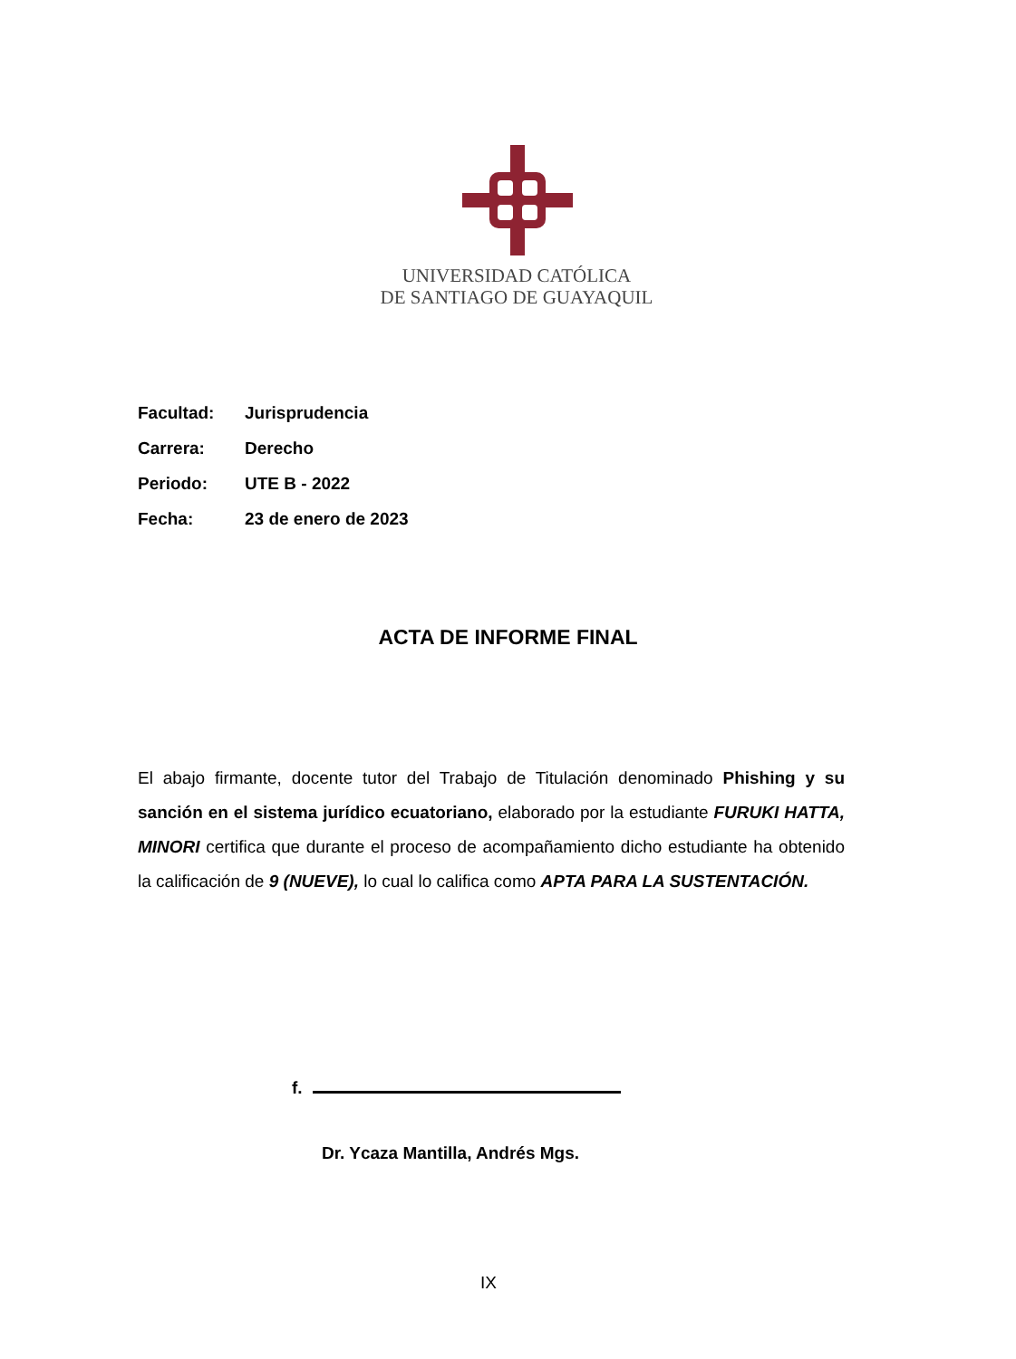UNIVERSIDAD CATÓLICA
DE SANTIAGO DE GUAYAQUIL
Facultad: Jurisprudencia
Carrera: Derecho
Periodo: UTE B - 2022
Fecha: 23 de enero de 2023
ACTA DE INFORME FINAL
El abajo firmante, docente tutor del Trabajo de Titulación denominado Phishing y su sanción en el sistema jurídico ecuatoriano, elaborado por la estudiante FURUKI HATTA, MINORI certifica que durante el proceso de acompañamiento dicho estudiante ha obtenido la calificación de 9 (NUEVE), lo cual lo califica como APTA PARA LA SUSTENTACIÓN.
f.
Dr. Ycaza Mantilla, Andrés Mgs.
IX